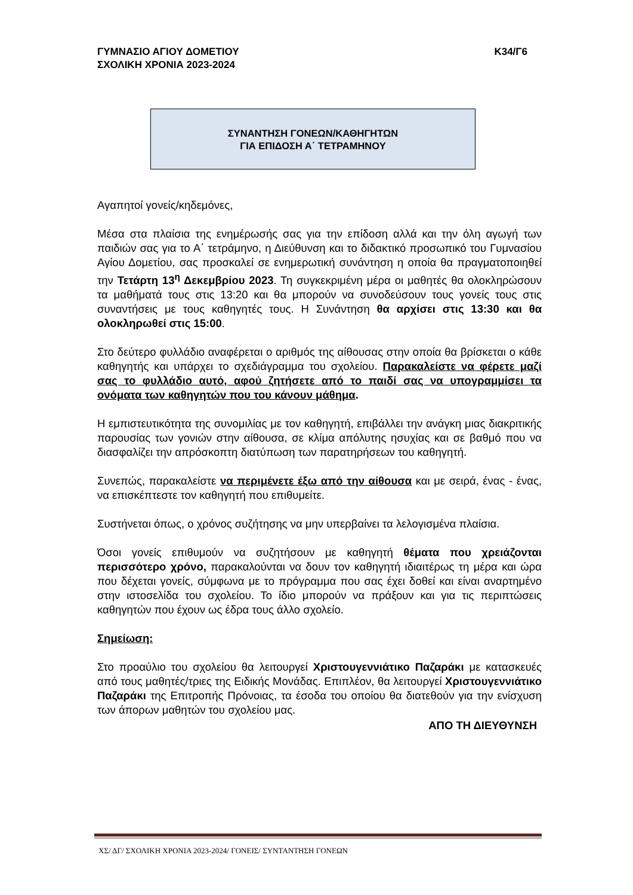ΓΥΜΝΑΣΙΟ ΑΓΙΟΥ ΔΟΜΕΤΙΟΥ
ΣΧΟΛΙΚΗ ΧΡΟΝΙΑ 2023-2024
Κ34/Γ6
ΣΥΝΑΝΤΗΣΗ ΓΟΝΕΩΝ/ΚΑΘΗΓΗΤΩΝ
ΓΙΑ ΕΠΙΔΟΣΗ Α΄ ΤΕΤΡΑΜΗΝΟΥ
Αγαπητοί γονείς/κηδεμόνες,
Μέσα στα πλαίσια της ενημέρωσής σας για την επίδοση αλλά και την όλη αγωγή των παιδιών σας για το Α΄ τετράμηνο, η Διεύθυνση και το διδακτικό προσωπικό του Γυμνασίου Αγίου Δομετίου, σας προσκαλεί σε ενημερωτική συνάντηση η οποία θα πραγματοποιηθεί την Τετάρτη 13<sup>η</sup> Δεκεμβρίου 2023. Τη συγκεκριμένη μέρα οι μαθητές θα ολοκληρώσουν τα μαθήματά τους στις 13:20 και θα μπορούν να συνοδεύσουν τους γονείς τους στις συναντήσεις με τους καθηγητές τους. Η Συνάντηση θα αρχίσει στις 13:30 και θα ολοκληρωθεί στις 15:00.
Στο δεύτερο φυλλάδιο αναφέρεται ο αριθμός της αίθουσας στην οποία θα βρίσκεται ο κάθε καθηγητής και υπάρχει το σχεδιάγραμμα του σχολείου. Παρακαλείστε να φέρετε μαζί σας το φυλλάδιο αυτό, αφού ζητήσετε από το παιδί σας να υπογραμμίσει τα ονόματα των καθηγητών που του κάνουν μάθημα.
Η εμπιστευτικότητα της συνομιλίας με τον καθηγητή, επιβάλλει την ανάγκη μιας διακριτικής παρουσίας των γονιών στην αίθουσα, σε κλίμα απόλυτης ησυχίας και σε βαθμό που να διασφαλίζει την απρόσκοπτη διατύπωση των παρατηρήσεων του καθηγητή.
Συνεπώς, παρακαλείστε να περιμένετε έξω από την αίθουσα και με σειρά, ένας - ένας, να επισκέπτεστε τον καθηγητή που επιθυμείτε.
Συστήνεται όπως, ο χρόνος συζήτησης να μην υπερβαίνει τα λελογισμένα πλαίσια.
Όσοι γονείς επιθυμούν να συζητήσουν με καθηγητή θέματα που χρειάζονται περισσότερο χρόνο, παρακαλούνται να δουν τον καθηγητή ιδιαιτέρως τη μέρα και ώρα που δέχεται γονείς, σύμφωνα με το πρόγραμμα που σας έχει δοθεί και είναι αναρτημένο στην ιστοσελίδα του σχολείου. Το ίδιο μπορούν να πράξουν και για τις περιπτώσεις καθηγητών που έχουν ως έδρα τους άλλο σχολείο.
Σημείωση:
Στο προαύλιο του σχολείου θα λειτουργεί Χριστουγεννιάτικο Παζαράκι με κατασκευές από τους μαθητές/τριες της Ειδικής Μονάδας. Επιπλέον, θα λειτουργεί Χριστουγεννιάτικο Παζαράκι της Επιτροπής Πρόνοιας, τα έσοδα του οποίου θα διατεθούν για την ενίσχυση των άπορων μαθητών του σχολείου μας.
ΑΠΟ ΤΗ ΔΙΕΥΘΥΝΣΗ
ΧΣ/ ΔΓ/ ΣΧΟΛΙΚΗ ΧΡΟΝΙΑ 2023-2024/ ΓΟΝΕΙΣ/ ΣΥΝΤΑΝΤΗΣΗ ΓΟΝΕΩΝ